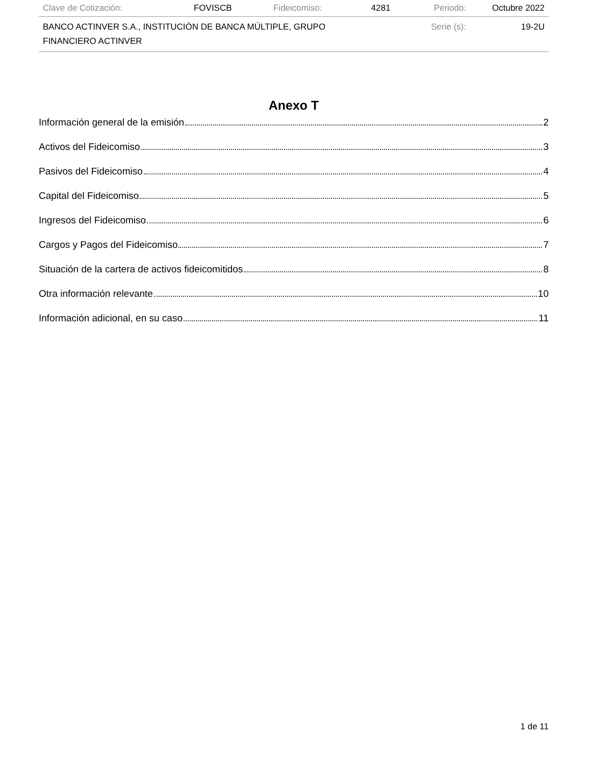| Clave de Cotización: | FOVISCB | Fideicomiso: | 4281 | Periodo: | Octubre 2022 |
| BANCO ACTINVER S.A., INSTITUCIÓN DE BANCA MÚLTIPLE, GRUPO FINANCIERO ACTINVER | | | | Serie (s): | 19-2U |
Anexo T
Información general de la emisión 2
Activos del Fideicomiso 3
Pasivos del Fideicomiso 4
Capital del Fideicomiso 5
Ingresos del Fideicomiso 6
Cargos y Pagos del Fideicomiso 7
Situación de la cartera de activos fideicomitidos 8
Otra información relevante 10
Información adicional, en su caso 11
1 de 11